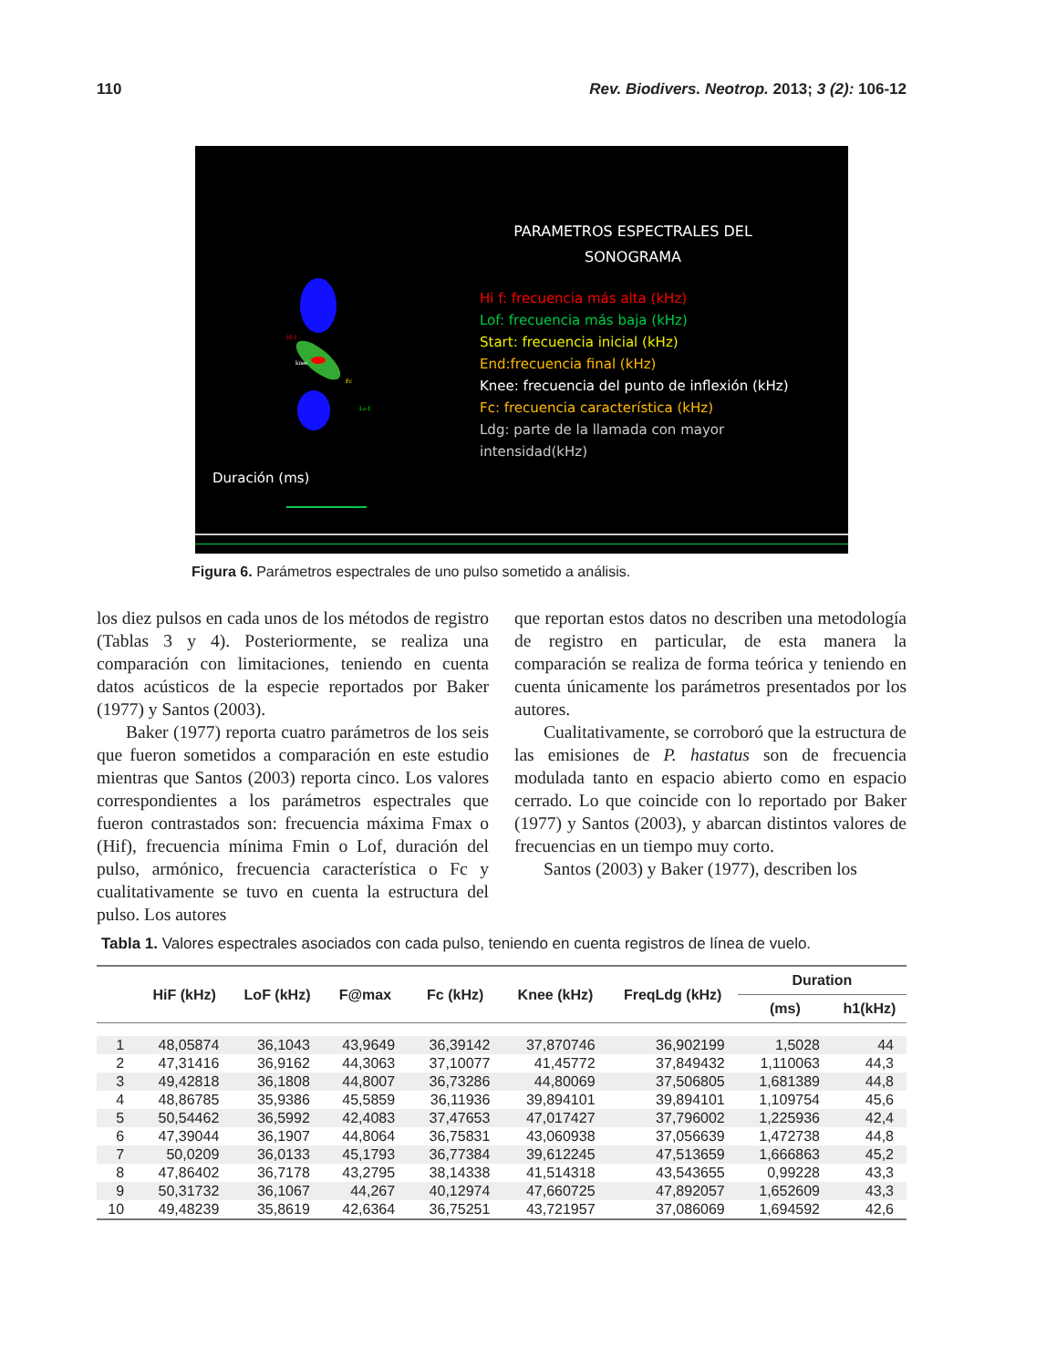110 Rev. Biodivers. Neotrop. 2013; 3 (2): 106-12
PARAMETROS ESPECTRALES DEL
SONOGRAMA
Hi f
knee
Fc
Lo f
Hi f: frecuencia más alta (kHz)
Lof: frecuencia más baja (kHz)
Start: frecuencia inicial (kHz)
End:frecuencia final (kHz)
Knee: frecuencia del punto de inflexión (kHz)
Fc: frecuencia característica (kHz)
Ldg: parte de la llamada con mayor
intensidad(kHz)
Duración (ms)
Figura 6. Parámetros espectrales de uno pulso sometido a análisis.
los diez pulsos en cada unos de los métodos de registro (Tablas 3 y 4). Posteriormente, se realiza una comparación con limitaciones, teniendo en cuenta datos acústicos de la especie reportados por Baker (1977) y Santos (2003).
Baker (1977) reporta cuatro parámetros de los seis que fueron sometidos a comparación en este estudio mientras que Santos (2003) reporta cinco. Los valores correspondientes a los parámetros espectrales que fueron contrastados son: frecuencia máxima Fmax o (Hif), frecuencia mínima Fmin o Lof, duración del pulso, armónico, frecuencia característica o Fc y cualitativamente se tuvo en cuenta la estructura del pulso. Los autores
que reportan estos datos no describen una metodología de registro en particular, de esta manera la comparación se realiza de forma teórica y teniendo en cuenta únicamente los parámetros presentados por los autores.
Cualitativamente, se corroboró que la estructura de las emisiones de P. hastatus son de frecuencia modulada tanto en espacio abierto como en espacio cerrado. Lo que coincide con lo reportado por Baker (1977) y Santos (2003), y abarcan distintos valores de frecuencias en un tiempo muy corto.
Santos (2003) y Baker (1977), describen los
Tabla 1. Valores espectrales asociados con cada pulso, teniendo en cuenta registros de línea de vuelo.
| | HiF (kHz) | LoF (kHz) | F@max | Fc (kHz) | Knee (kHz) | FreqLdg (kHz) | Duration | |
| --- | --- | --- | --- | --- | --- | --- | --- | --- |
| | | | | | | | (ms) | h1(kHz) |
| 1 | 48,05874 | 36,1043 | 43,9649 | 36,39142 | 37,870746 | 36,902199 | 1,5028 | 44 |
| 2 | 47,31416 | 36,9162 | 44,3063 | 37,10077 | 41,45772 | 37,849432 | 1,110063 | 44,3 |
| 3 | 49,42818 | 36,1808 | 44,8007 | 36,73286 | 44,80069 | 37,506805 | 1,681389 | 44,8 |
| 4 | 48,86785 | 35,9386 | 45,5859 | 36,11936 | 39,894101 | 39,894101 | 1,109754 | 45,6 |
| 5 | 50,54462 | 36,5992 | 42,4083 | 37,47653 | 47,017427 | 37,796002 | 1,225936 | 42,4 |
| 6 | 47,39044 | 36,1907 | 44,8064 | 36,75831 | 43,060938 | 37,056639 | 1,472738 | 44,8 |
| 7 | 50,0209 | 36,0133 | 45,1793 | 36,77384 | 39,612245 | 47,513659 | 1,666863 | 45,2 |
| 8 | 47,86402 | 36,7178 | 43,2795 | 38,14338 | 41,514318 | 43,543655 | 0,99228 | 43,3 |
| 9 | 50,31732 | 36,1067 | 44,267 | 40,12974 | 47,660725 | 47,892057 | 1,652609 | 43,3 |
| 10 | 49,48239 | 35,8619 | 42,6364 | 36,75251 | 43,721957 | 37,086069 | 1,694592 | 42,6 |